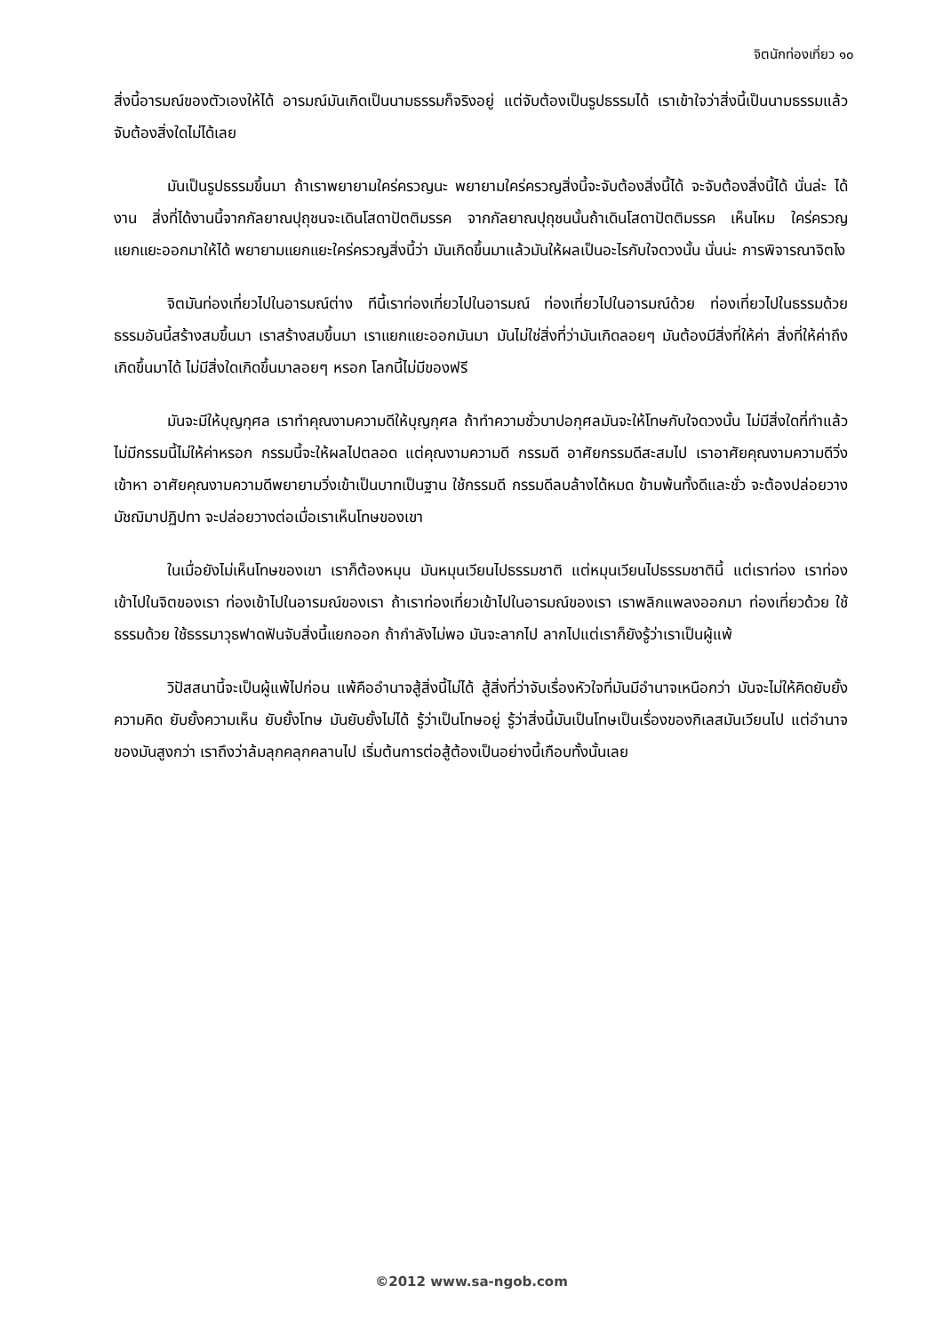จิตนักท่องเที่ยว ๑๐
สิ่งนี้อารมณ์ของตัวเองให้ได้ อารมณ์มันเกิดเป็นนามธรรมก็จริงอยู่ แต่จับต้องเป็นรูปธรรมได้ เราเข้าใจว่าสิ่งนี้เป็นนามธรรมแล้วจับต้องสิ่งใดไม่ได้เลย
มันเป็นรูปธรรมขึ้นมา ถ้าเราพยายามใคร่ครวญนะ พยายามใคร่ครวญสิ่งนี้จะจับต้องสิ่งนี้ได้ จะจับต้องสิ่งนี้ได้ นั่นล่ะ ได้งาน สิ่งที่ได้งานนี้จากกัลยาณปุถุชนจะเดินโสดาปัตติมรรค จากกัลยาณปุถุชนนั้นถ้าเดินโสดาปัตติมรรค เห็นไหม ใคร่ครวญแยกแยะออกมาให้ได้ พยายามแยกแยะใคร่ครวญสิ่งนี้ว่า มันเกิดขึ้นมาแล้วมันให้ผลเป็นอะไรกับใจดวงนั้น นั่นน่ะ การพิจารณาจิตไง
จิตมันท่องเที่ยวไปในอารมณ์ต่าง ทีนี้เราท่องเที่ยวไปในอารมณ์ ท่องเที่ยวไปในอารมณ์ด้วย ท่องเที่ยวไปในธรรมด้วย ธรรมอันนี้สร้างสมขึ้นมา เราสร้างสมขึ้นมา เราแยกแยะออกมันมา มันไม่ใช่สิ่งที่ว่ามันเกิดลอยๆ มันต้องมีสิ่งที่ให้ค่า สิ่งที่ให้ค่าถึงเกิดขึ้นมาได้ ไม่มีสิ่งใดเกิดขึ้นมาลอยๆ หรอก โลกนี้ไม่มีของฟรี
มันจะมีให้บุญกุศล เราทำคุณงามความดีให้บุญกุศล ถ้าทำความชั่วบาปอกุศลมันจะให้โทษกับใจดวงนั้น ไม่มีสิ่งใดที่ทำแล้วไม่มีกรรมนี้ไม่ให้ค่าหรอก กรรมนี้จะให้ผลไปตลอด แต่คุณงามความดี กรรมดี อาศัยกรรมดีสะสมไป เราอาศัยคุณงามความดีวิ่งเข้าหา อาศัยคุณงามความดีพยายามวิ่งเข้าเป็นบาทเป็นฐาน ใช้กรรมดี กรรมดีลบล้างได้หมด ข้ามพ้นทั้งดีและชั่ว จะต้องปล่อยวางมัชฌิมาปฏิปทา จะปล่อยวางต่อเมื่อเราเห็นโทษของเขา
ในเมื่อยังไม่เห็นโทษของเขา เราก็ต้องหมุน มันหมุนเวียนไปธรรมชาติ แต่หมุนเวียนไปธรรมชาตินี้ แต่เราท่อง เราท่องเข้าไปในจิตของเรา ท่องเข้าไปในอารมณ์ของเรา ถ้าเราท่องเที่ยวเข้าไปในอารมณ์ของเรา เราพลิกแพลงออกมา ท่องเที่ยวด้วย ใช้ธรรมด้วย ใช้ธรรมาวุธฟาดฟันจับสิ่งนี้แยกออก ถ้ากำลังไม่พอ มันจะลากไป ลากไปแต่เราก็ยังรู้ว่าเราเป็นผู้แพ้
วิปัสสนานี้จะเป็นผู้แพ้ไปก่อน แพ้คืออำนาจสู้สิ่งนี้ไม่ได้ สู้สิ่งที่ว่าจับเรื่องหัวใจที่มันมีอำนาจเหนือกว่า มันจะไม่ให้คิดยับยั้งความคิด ยับยั้งความเห็น ยับยั้งโทษ มันยับยั้งไม่ได้ รู้ว่าเป็นโทษอยู่ รู้ว่าสิ่งนี้มันเป็นโทษเป็นเรื่องของกิเลสมันเวียนไป แต่อำนาจของมันสูงกว่า เราถึงว่าล้มลุกคลุกคลานไป เริ่มต้นการต่อสู้ต้องเป็นอย่างนี้เกือบทั้งนั้นเลย
©2012 www.sa-ngob.com